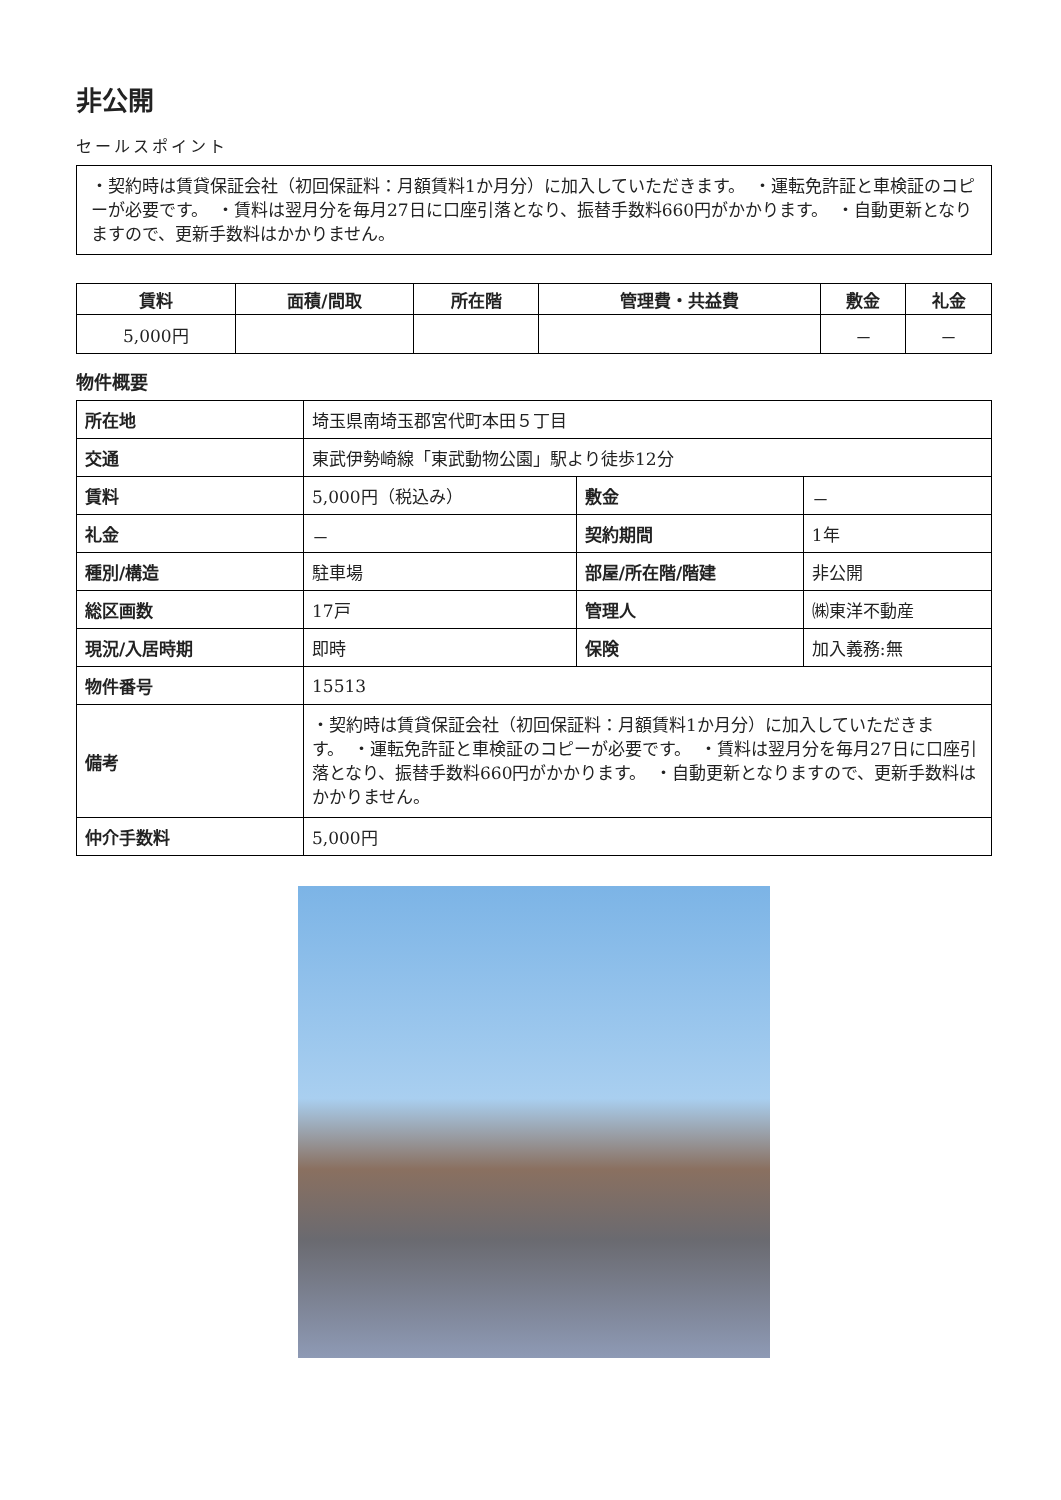非公開
セールスポイント
・契約時は賃貸保証会社（初回保証料：月額賃料1か月分）に加入していただきます。　・運転免許証と車検証のコピーが必要です。　・賃料は翌月分を毎月27日に口座引落となり、振替手数料660円がかかります。　・自動更新となりますので、更新手数料はかかりません。
| 賃料 | 面積/間取 | 所在階 | 管理費・共益費 | 敷金 | 礼金 |
| --- | --- | --- | --- | --- | --- |
| 5,000円 | | | | － | － |
物件概要
| 所在地 | 埼玉県南埼玉郡宮代町本田５丁目 | | |
| 交通 | 東武伊勢崎線「東武動物公園」駅より徒歩12分 | | |
| 賃料 | 5,000円（税込み） | 敷金 | － |
| 礼金 | － | 契約期間 | 1年 |
| 種別/構造 | 駐車場 | 部屋/所在階/階建 | 非公開 |
| 総区画数 | 17戸 | 管理人 | ㈱東洋不動産 |
| 現況/入居時期 | 即時 | 保険 | 加入義務:無 |
| 物件番号 | 15513 | | |
| 備考 | ・契約時は賃貸保証会社（初回保証料：月額賃料1か月分）に加入していただきます。 ・運転免許証と車検証のコピーが必要です。 ・賃料は翌月分を毎月27日に口座引落となり、振替手数料660円がかかります。 ・自動更新となりますので、更新手数料はかかりません。 | | |
| 仲介手数料 | 5,000円 | | |